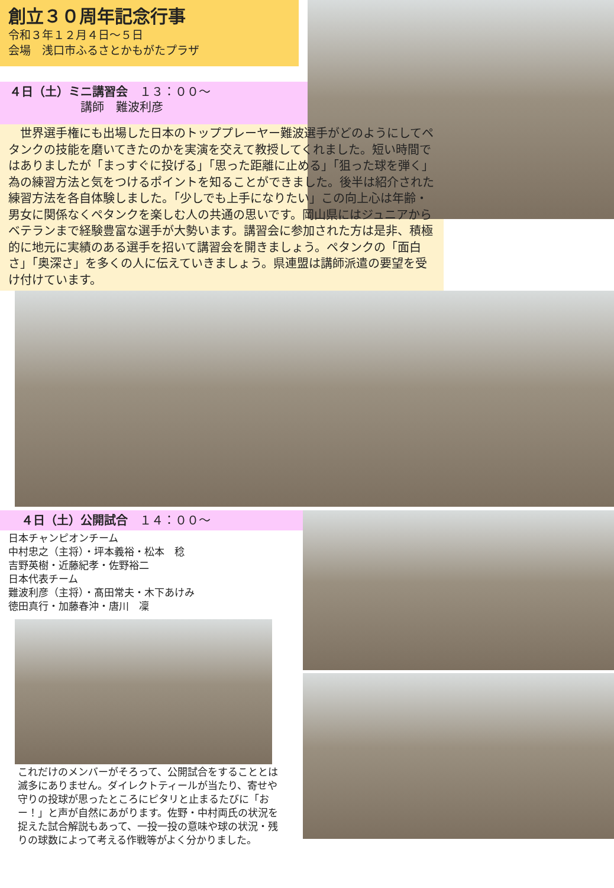創立３０周年記念行事
令和３年１２月４日～５日
会場　浅口市ふるさとかもがたプラザ
４日（土）ミニ講習会　１３：００～
　　　　　　講師　難波利彦
　世界選手権にも出場した日本のトッププレーヤー難波選手がどのようにしてペタンクの技能を磨いてきたのかを実演を交えて教授してくれました。短い時間ではありましたが「まっすぐに投げる」「思った距離に止める」「狙った球を弾く」為の練習方法と気をつけるポイントを知ることができました。後半は紹介された練習方法を各自体験しました。「少しでも上手になりたい」この向上心は年齢・男女に関係なくペタンクを楽しむ人の共通の思いです。岡山県にはジュニアからベテランまで経験豊富な選手が大勢います。講習会に参加された方は是非、積極的に地元に実績のある選手を招いて講習会を開きましょう。ペタンクの「面白さ」「奥深さ」を多くの人に伝えていきましょう。県連盟は講師派遣の要望を受け付けています。
　４日（土）公開試合　１４：００～
日本チャンピオンチーム
中村忠之（主将）・坪本義裕・松本　稔
吉野英樹・近藤紀孝・佐野裕二
日本代表チーム
難波利彦（主将）・髙田常夫・木下あけみ
徳田真行・加藤春沖・唐川　凜
これだけのメンバーがそろって、公開試合をすることとは滅多にありません。ダイレクトティールが当たり、寄せや守りの投球が思ったところにピタリと止まるたびに「おー！」と声が自然にあがります。佐野・中村両氏の状況を捉えた試合解説もあって、一投一投の意味や球の状況・残りの球数によって考える作戦等がよく分かりました。